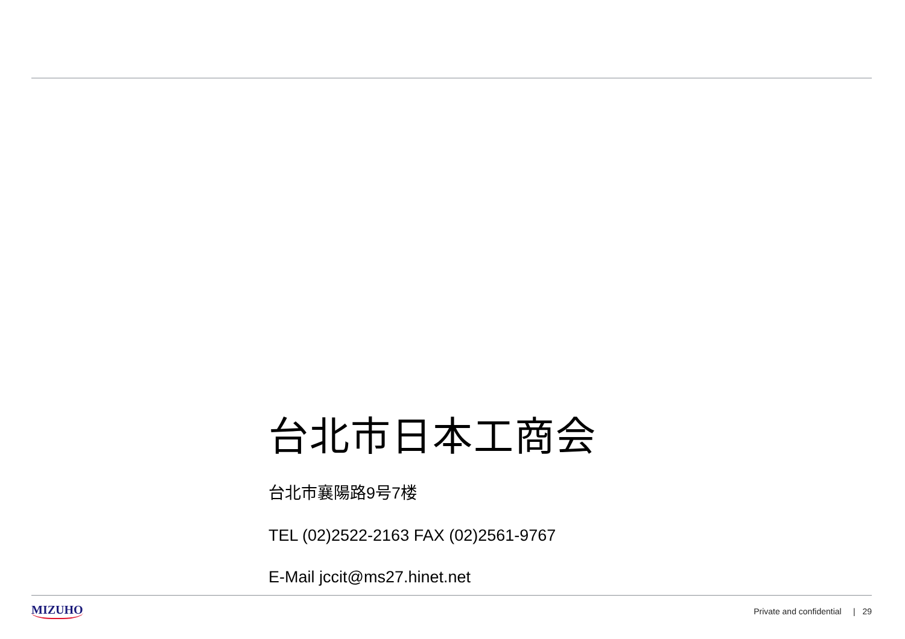台北市日本工商会
台北市襄陽路9号7楼
TEL (02)2522-2163 FAX (02)2561-9767
E-Mail jccit@ms27.hinet.net
MIZUHO Private and confidential | 29